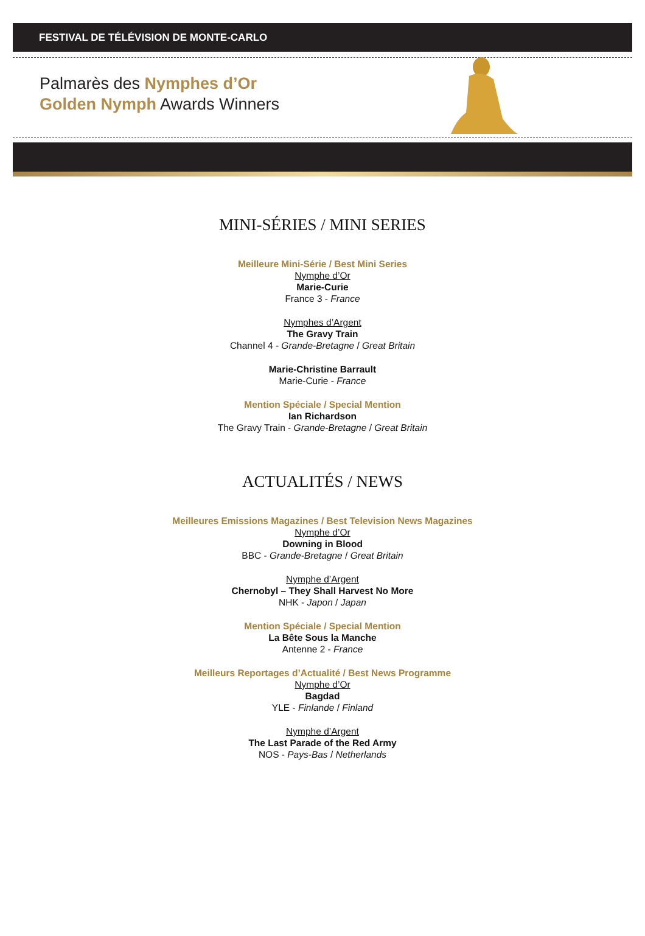FESTIVAL DE TÉLÉVISION DE MONTE-CARLO
Palmarès des Nymphes d’Or
Golden Nymph Awards Winners
MINI-SÉRIES / MINI SERIES
Meilleure Mini-Série / Best Mini Series
Nymphe d’Or
Marie-Curie
France 3 - France
Nymphes d’Argent
The Gravy Train
Channel 4 - Grande-Bretagne / Great Britain
Marie-Christine Barrault
Marie-Curie - France
Mention Spéciale / Special Mention
Ian Richardson
The Gravy Train - Grande-Bretagne / Great Britain
ACTUALITÉS / NEWS
Meilleures Emissions Magazines / Best Television News Magazines
Nymphe d’Or
Downing in Blood
BBC - Grande-Bretagne / Great Britain
Nymphe d’Argent
Chernobyl – They Shall Harvest No More
NHK - Japon / Japan
Mention Spéciale / Special Mention
La Bête Sous la Manche
Antenne 2 - France
Meilleurs Reportages d’Actualité / Best News Programme
Nymphe d’Or
Bagdad
YLE - Finlande / Finland
Nymphe d’Argent
The Last Parade of the Red Army
NOS - Pays-Bas / Netherlands